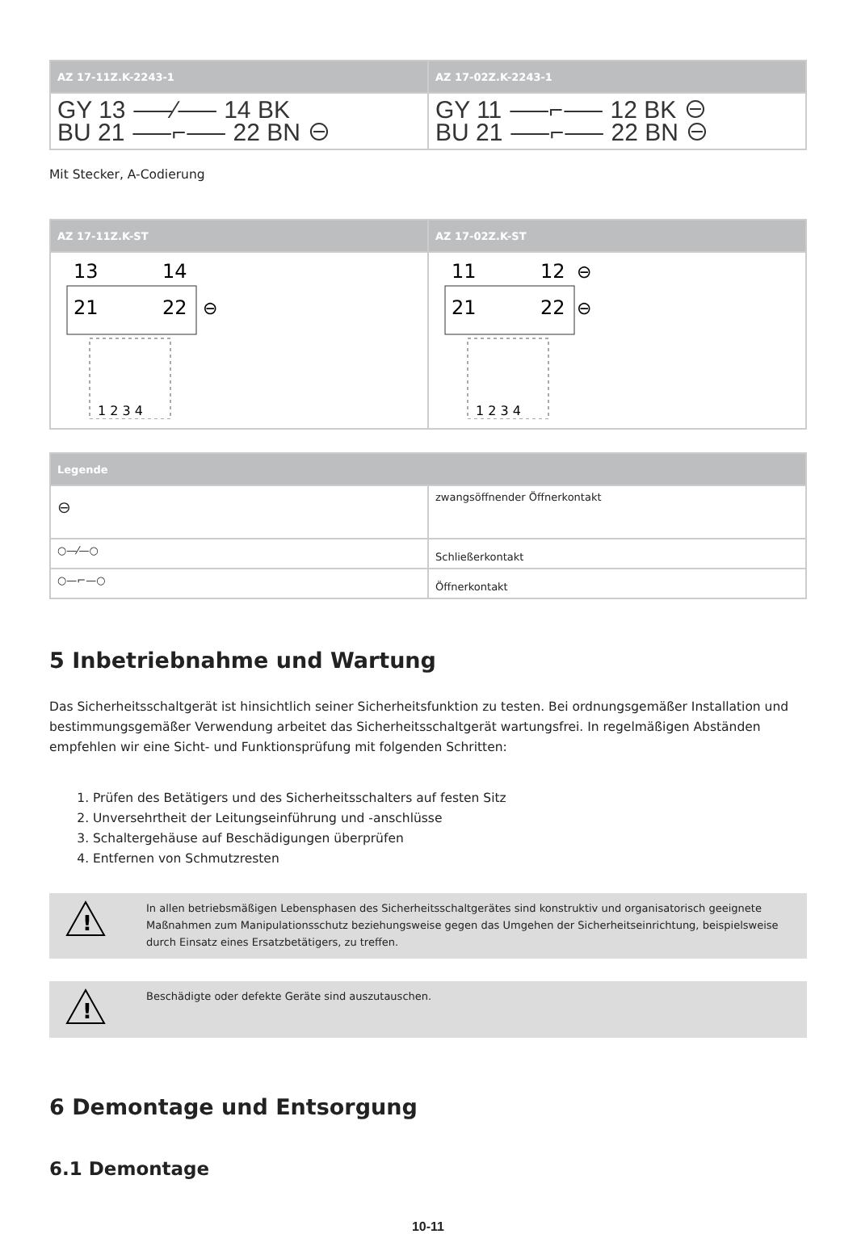| AZ 17-11Z.K-2243-1 | AZ 17-02Z.K-2243-1 |
| --- | --- |
| GY 13 ⸺⁄⸺ 14 BK BU 21 ⸺⌐⸺ 22 BN ⊖ | GY 11 ⸺⌐⸺ 12 BK ⊖ BU 21 ⸺⌐⸺ 22 BN ⊖ |
Mit Stecker, A-Codierung
| AZ 17-11Z.K-ST | AZ 17-02Z.K-ST |
| --- | --- |
| 13 14 21 22 ⊖ 1 2 3 4 | 11 12 ⊖ 21 22 ⊖ 1 2 3 4 |
| Legende | |
| --- | --- |
| ⊖ | zwangsöffnender Öffnerkontakt |
| ○—⁄—○ | Schließerkontakt |
| ○—⌐—○ | Öffnerkontakt |
5 Inbetriebnahme und Wartung
Das Sicherheitsschaltgerät ist hinsichtlich seiner Sicherheitsfunktion zu testen. Bei ordnungsgemäßer Installation und bestimmungsgemäßer Verwendung arbeitet das Sicherheitsschaltgerät wartungsfrei. In regelmäßigen Abständen empfehlen wir eine Sicht- und Funktionsprüfung mit folgenden Schritten:
1. Prüfen des Betätigers und des Sicherheitsschalters auf festen Sitz
2. Unversehrtheit der Leitungseinführung und -anschlüsse
3. Schaltergehäuse auf Beschädigungen überprüfen
4. Entfernen von Schmutzresten
!
In allen betriebsmäßigen Lebensphasen des Sicherheitsschaltgerätes sind konstruktiv und organisatorisch geeignete Maßnahmen zum Manipulationsschutz beziehungsweise gegen das Umgehen der Sicherheitseinrichtung, beispielsweise durch Einsatz eines Ersatzbetätigers, zu treffen.
!
Beschädigte oder defekte Geräte sind auszutauschen.
6 Demontage und Entsorgung
6.1 Demontage
10-11